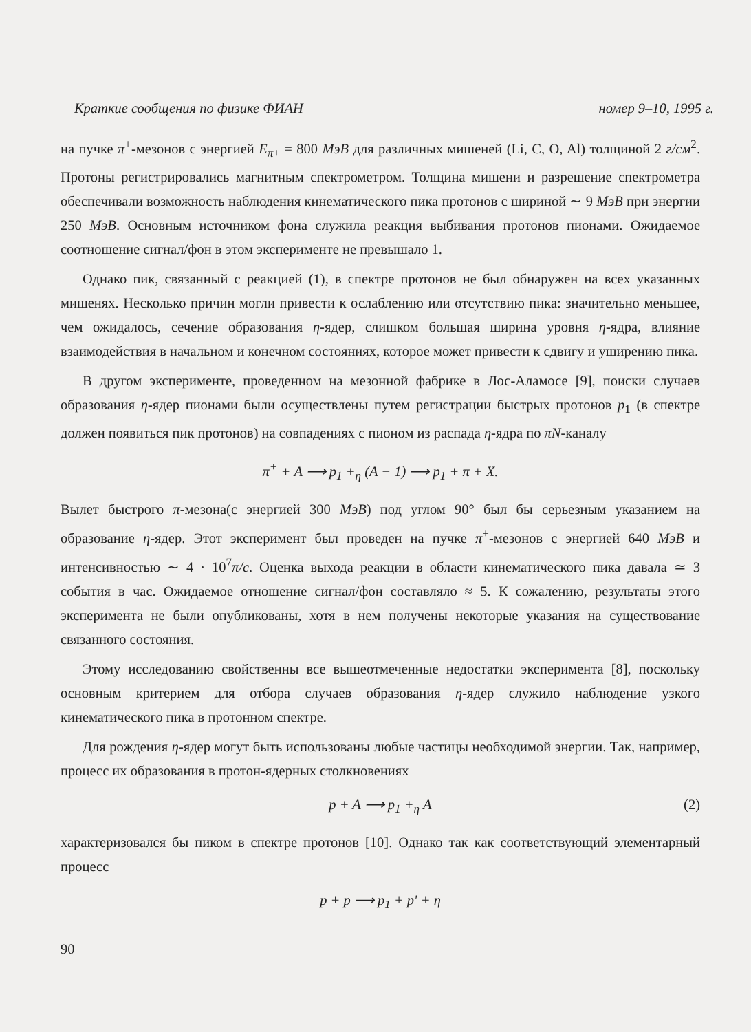Краткие сообщения по физике ФИАН номер 9–10, 1995 г.
на пучке π<sup>+</sup>-мезонов с энергией E<sub>π+</sub> = 800 МэВ для различных мишеней (Li, C, O, Al) толщиной 2 г/см<sup>2</sup>. Протоны регистрировались магнитным спектрометром. Толщина мишени и разрешение спектрометра обеспечивали возможность наблюдения кинематического пика протонов с шириной ∼ 9 МэВ при энергии 250 МэВ. Основным источником фона служила реакция выбивания протонов пионами. Ожидаемое соотношение сигнал/фон в этом эксперименте не превышало 1.
Однако пик, связанный с реакцией (1), в спектре протонов не был обнаружен на всех указанных мишенях. Несколько причин могли привести к ослаблению или отсутствию пика: значительно меньшее, чем ожидалось, сечение образования η-ядер, слишком большая ширина уровня η-ядра, влияние взаимодействия в начальном и конечном состояниях, которое может привести к сдвигу и уширению пика.
В другом эксперименте, проведенном на мезонной фабрике в Лос-Аламосе [9], поиски случаев образования η-ядер пионами были осуществлены путем регистрации быстрых протонов p<sub>1</sub> (в спектре должен появиться пик протонов) на совпадениях с пионом из распада η-ядра по πN-каналу
π<sup>+</sup> + A ⟶ p<sub>1</sub> +<sub>η</sub> (A − 1) ⟶ p<sub>1</sub> + π + X.
Вылет быстрого π-мезона(с энергией 300 МэВ) под углом 90° был бы серьезным указанием на образование η-ядер. Этот эксперимент был проведен на пучке π<sup>+</sup>-мезонов с энергией 640 МэВ и интенсивностью ∼ 4 · 10<sup>7</sup>π/c. Оценка выхода реакции в области кинематического пика давала ≃ 3 события в час. Ожидаемое отношение сигнал/фон составляло ≈ 5. К сожалению, результаты этого эксперимента не были опубликованы, хотя в нем получены некоторые указания на существование связанного состояния.
Этому исследованию свойственны все вышеотмеченные недостатки эксперимента [8], поскольку основным критерием для отбора случаев образования η-ядер служило наблюдение узкого кинематического пика в протонном спектре.
Для рождения η-ядер могут быть использованы любые частицы необходимой энергии. Так, например, процесс их образования в протон-ядерных столкновениях
p + A ⟶ p<sub>1</sub> +<sub>η</sub> A (2)
характеризовался бы пиком в спектре протонов [10]. Однако так как соответствующий элементарный процесс
p + p ⟶ p<sub>1</sub> + p′ + η
90